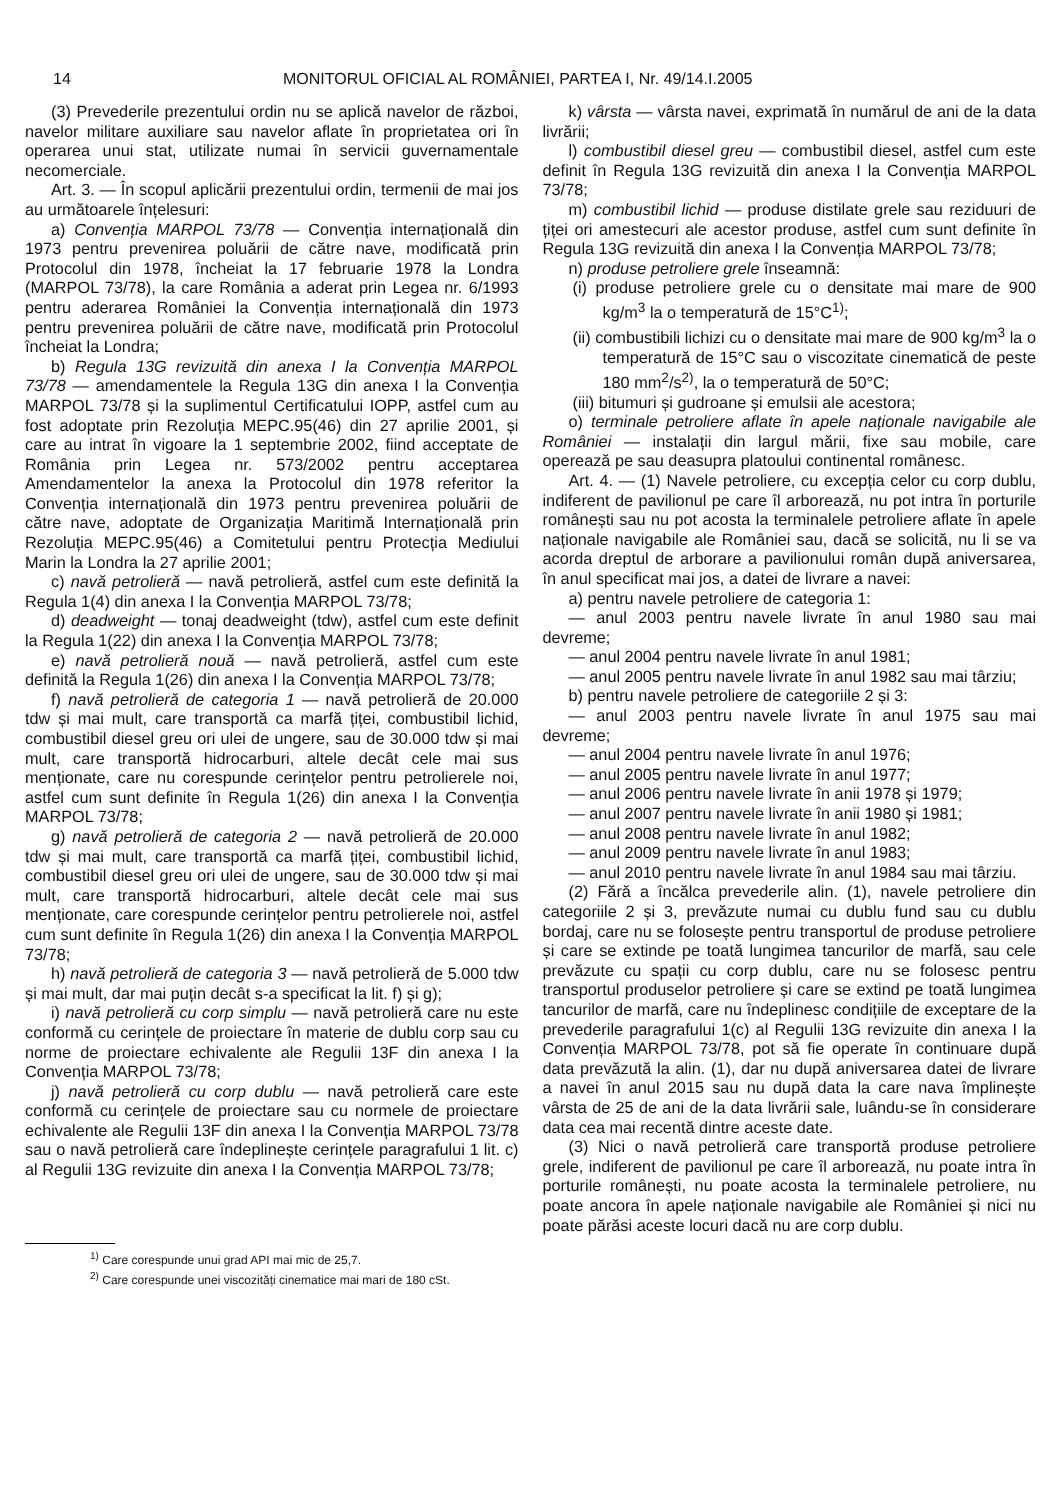14 MONITORUL OFICIAL AL ROMÂNIEI, PARTEA I, Nr. 49/14.I.2005
(3) Prevederile prezentului ordin nu se aplică navelor de război, navelor militare auxiliare sau navelor aflate în proprietatea ori în operarea unui stat, utilizate numai în servicii guvernamentale necomerciale.
Art. 3. — În scopul aplicării prezentului ordin, termenii de mai jos au următoarele înțelesuri:
a) Convenția MARPOL 73/78 — Convenția internațională din 1973 pentru prevenirea poluării de către nave, modificată prin Protocolul din 1978, încheiat la 17 februarie 1978 la Londra (MARPOL 73/78), la care România a aderat prin Legea nr. 6/1993 pentru aderarea României la Convenția internațională din 1973 pentru prevenirea poluării de către nave, modificată prin Protocolul încheiat la Londra;
b) Regula 13G revizuită din anexa I la Convenția MARPOL 73/78 — amendamentele la Regula 13G din anexa I la Convenția MARPOL 73/78 și la suplimentul Certificatului IOPP, astfel cum au fost adoptate prin Rezoluția MEPC.95(46) din 27 aprilie 2001, și care au intrat în vigoare la 1 septembrie 2002, fiind acceptate de România prin Legea nr. 573/2002 pentru acceptarea Amendamentelor la anexa la Protocolul din 1978 referitor la Convenția internațională din 1973 pentru prevenirea poluării de către nave, adoptate de Organizația Maritimă Internațională prin Rezoluția MEPC.95(46) a Comitetului pentru Protecția Mediului Marin la Londra la 27 aprilie 2001;
c) navă petrolieră — navă petrolieră, astfel cum este definită la Regula 1(4) din anexa I la Convenția MARPOL 73/78;
d) deadweight — tonaj deadweight (tdw), astfel cum este definit la Regula 1(22) din anexa I la Convenția MARPOL 73/78;
e) navă petrolieră nouă — navă petrolieră, astfel cum este definită la Regula 1(26) din anexa I la Convenția MARPOL 73/78;
f) navă petrolieră de categoria 1 — navă petrolieră de 20.000 tdw și mai mult, care transportă ca marfă țiței, combustibil lichid, combustibil diesel greu ori ulei de ungere, sau de 30.000 tdw și mai mult, care transportă hidrocarburi, altele decât cele mai sus menționate, care nu corespunde cerințelor pentru petrolierele noi, astfel cum sunt definite în Regula 1(26) din anexa I la Convenția MARPOL 73/78;
g) navă petrolieră de categoria 2 — navă petrolieră de 20.000 tdw și mai mult, care transportă ca marfă țiței, combustibil lichid, combustibil diesel greu ori ulei de ungere, sau de 30.000 tdw și mai mult, care transportă hidrocarburi, altele decât cele mai sus menționate, care corespunde cerințelor pentru petrolierele noi, astfel cum sunt definite în Regula 1(26) din anexa I la Convenția MARPOL 73/78;
h) navă petrolieră de categoria 3 — navă petrolieră de 5.000 tdw și mai mult, dar mai puțin decât s-a specificat la lit. f) și g);
i) navă petrolieră cu corp simplu — navă petrolieră care nu este conformă cu cerințele de proiectare în materie de dublu corp sau cu norme de proiectare echivalente ale Regulii 13F din anexa I la Convenția MARPOL 73/78;
j) navă petrolieră cu corp dublu — navă petrolieră care este conformă cu cerințele de proiectare sau cu normele de proiectare echivalente ale Regulii 13F din anexa I la Convenția MARPOL 73/78 sau o navă petrolieră care îndeplinește cerințele paragrafului 1 lit. c) al Regulii 13G revizuite din anexa I la Convenția MARPOL 73/78;
k) vârsta — vârsta navei, exprimată în numărul de ani de la data livrării;
l) combustibil diesel greu — combustibil diesel, astfel cum este definit în Regula 13G revizuită din anexa I la Convenția MARPOL 73/78;
m) combustibil lichid — produse distilate grele sau reziduuri de țiței ori amestecuri ale acestor produse, astfel cum sunt definite în Regula 13G revizuită din anexa I la Convenția MARPOL 73/78;
n) produse petroliere grele înseamnă:
(i) produse petroliere grele cu o densitate mai mare de 900 kg/m<sup>3</sup> la o temperatură de 15°C<sup>1)</sup>;
(ii) combustibili lichizi cu o densitate mai mare de 900 kg/m<sup>3</sup> la o temperatură de 15°C sau o viscozitate cinematică de peste 180 mm<sup>2</sup>/s<sup>2)</sup>, la o temperatură de 50°C;
(iii) bitumuri și gudroane și emulsii ale acestora;
o) terminale petroliere aflate în apele naționale navigabile ale României — instalații din largul mării, fixe sau mobile, care operează pe sau deasupra platoului continental românesc.
Art. 4. — (1) Navele petroliere, cu excepția celor cu corp dublu, indiferent de pavilionul pe care îl arborează, nu pot intra în porturile românești sau nu pot acosta la terminalele petroliere aflate în apele naționale navigabile ale României sau, dacă se solicită, nu li se va acorda dreptul de arborare a pavilionului român după aniversarea, în anul specificat mai jos, a datei de livrare a navei:
a) pentru navele petroliere de categoria 1:
— anul 2003 pentru navele livrate în anul 1980 sau mai devreme;
— anul 2004 pentru navele livrate în anul 1981;
— anul 2005 pentru navele livrate în anul 1982 sau mai târziu;
b) pentru navele petroliere de categoriile 2 și 3:
— anul 2003 pentru navele livrate în anul 1975 sau mai devreme;
— anul 2004 pentru navele livrate în anul 1976;
— anul 2005 pentru navele livrate în anul 1977;
— anul 2006 pentru navele livrate în anii 1978 și 1979;
— anul 2007 pentru navele livrate în anii 1980 și 1981;
— anul 2008 pentru navele livrate în anul 1982;
— anul 2009 pentru navele livrate în anul 1983;
— anul 2010 pentru navele livrate în anul 1984 sau mai târziu.
(2) Fără a încălca prevederile alin. (1), navele petroliere din categoriile 2 și 3, prevăzute numai cu dublu fund sau cu dublu bordaj, care nu se folosește pentru transportul de produse petroliere și care se extinde pe toată lungimea tancurilor de marfă, sau cele prevăzute cu spații cu corp dublu, care nu se folosesc pentru transportul produselor petroliere și care se extind pe toată lungimea tancurilor de marfă, care nu îndeplinesc condițiile de exceptare de la prevederile paragrafului 1(c) al Regulii 13G revizuite din anexa I la Convenția MARPOL 73/78, pot să fie operate în continuare după data prevăzută la alin. (1), dar nu după aniversarea datei de livrare a navei în anul 2015 sau nu după data la care nava împlinește vârsta de 25 de ani de la data livrării sale, luându-se în considerare data cea mai recentă dintre aceste date.
(3) Nici o navă petrolieră care transportă produse petroliere grele, indiferent de pavilionul pe care îl arborează, nu poate intra în porturile românești, nu poate acosta la terminalele petroliere, nu poate ancora în apele naționale navigabile ale României și nici nu poate părăsi aceste locuri dacă nu are corp dublu.
<sup>1)</sup> Care corespunde unui grad API mai mic de 25,7.
<sup>2)</sup> Care corespunde unei viscozități cinematice mai mari de 180 cSt.